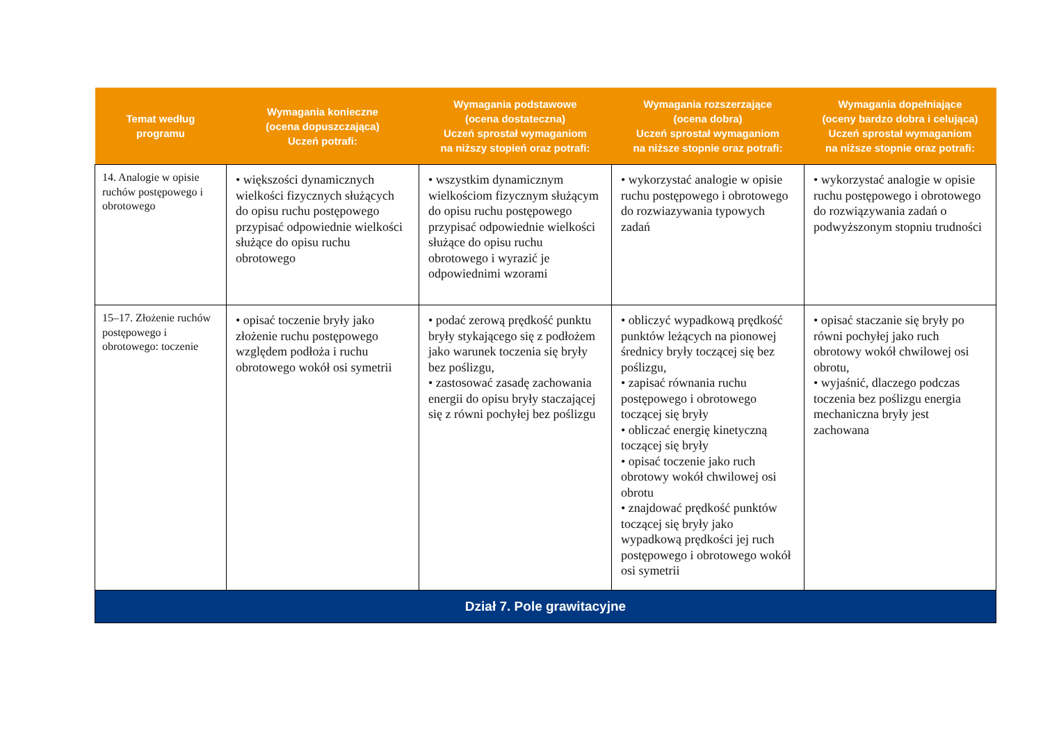| Temat według programu | Wymagania konieczne (ocena dopuszczająca) Uczeń potrafi: | Wymagania podstawowe (ocena dostateczna) Uczeń sprostał wymaganiom na niższy stopień oraz potrafi: | Wymagania rozszerzające (ocena dobra) Uczeń sprostał wymaganiom na niższe stopnie oraz potrafi: | Wymagania dopełniające (oceny bardzo dobra i celująca) Uczeń sprostał wymaganiom na niższe stopnie oraz potrafi: |
| --- | --- | --- | --- | --- |
| 14. Analogie w opisie ruchów postępowego i obrotowego | • większości dynamicznych wielkości fizycznych służących do opisu ruchu postępowego przypisać odpowiednie wielkości służące do opisu ruchu obrotowego | • wszystkim dynamicznym wielkościom fizycznym służącym do opisu ruchu postępowego przypisać odpowiednie wielkości służące do opisu ruchu obrotowego i wyrazić je odpowiednimi wzorami | • wykorzystać analogie w opisie ruchu postępowego i obrotowego do rozwiazywania typowych zadań | • wykorzystać analogie w opisie ruchu postępowego i obrotowego do rozwiązywania zadań o podwyższonym stopniu trudności |
| 15–17. Złożenie ruchów postępowego i obrotowego: toczenie | • opisać toczenie bryły jako złożenie ruchu postępowego względem podłoża i ruchu obrotowego wokół osi symetrii | • podać zerową prędkość punktu bryły stykającego się z podłożem jako warunek toczenia się bryły bez poślizgu, • zastosować zasadę zachowania energii do opisu bryły staczającej się z równi pochyłej bez poślizgu | • obliczyć wypadkową prędkość punktów leżących na pionowej średnicy bryły toczącej się bez poślizgu, • zapisać równania ruchu postępowego i obrotowego toczącej się bryły • obliczać energię kinetyczną toczącej się bryły • opisać toczenie jako ruch obrotowy wokół chwilowej osi obrotu • znajdować prędkość punktów toczącej się bryły jako wypadkową prędkości jej ruch postępowego i obrotowego wokół osi symetrii | • opisać staczanie się bryły po równi pochyłej jako ruch obrotowy wokół chwilowej osi obrotu, • wyjaśnić, dlaczego podczas toczenia bez poślizgu energia mechaniczna bryły jest zachowana |
| Dział 7. Pole grawitacyjne | | | | |